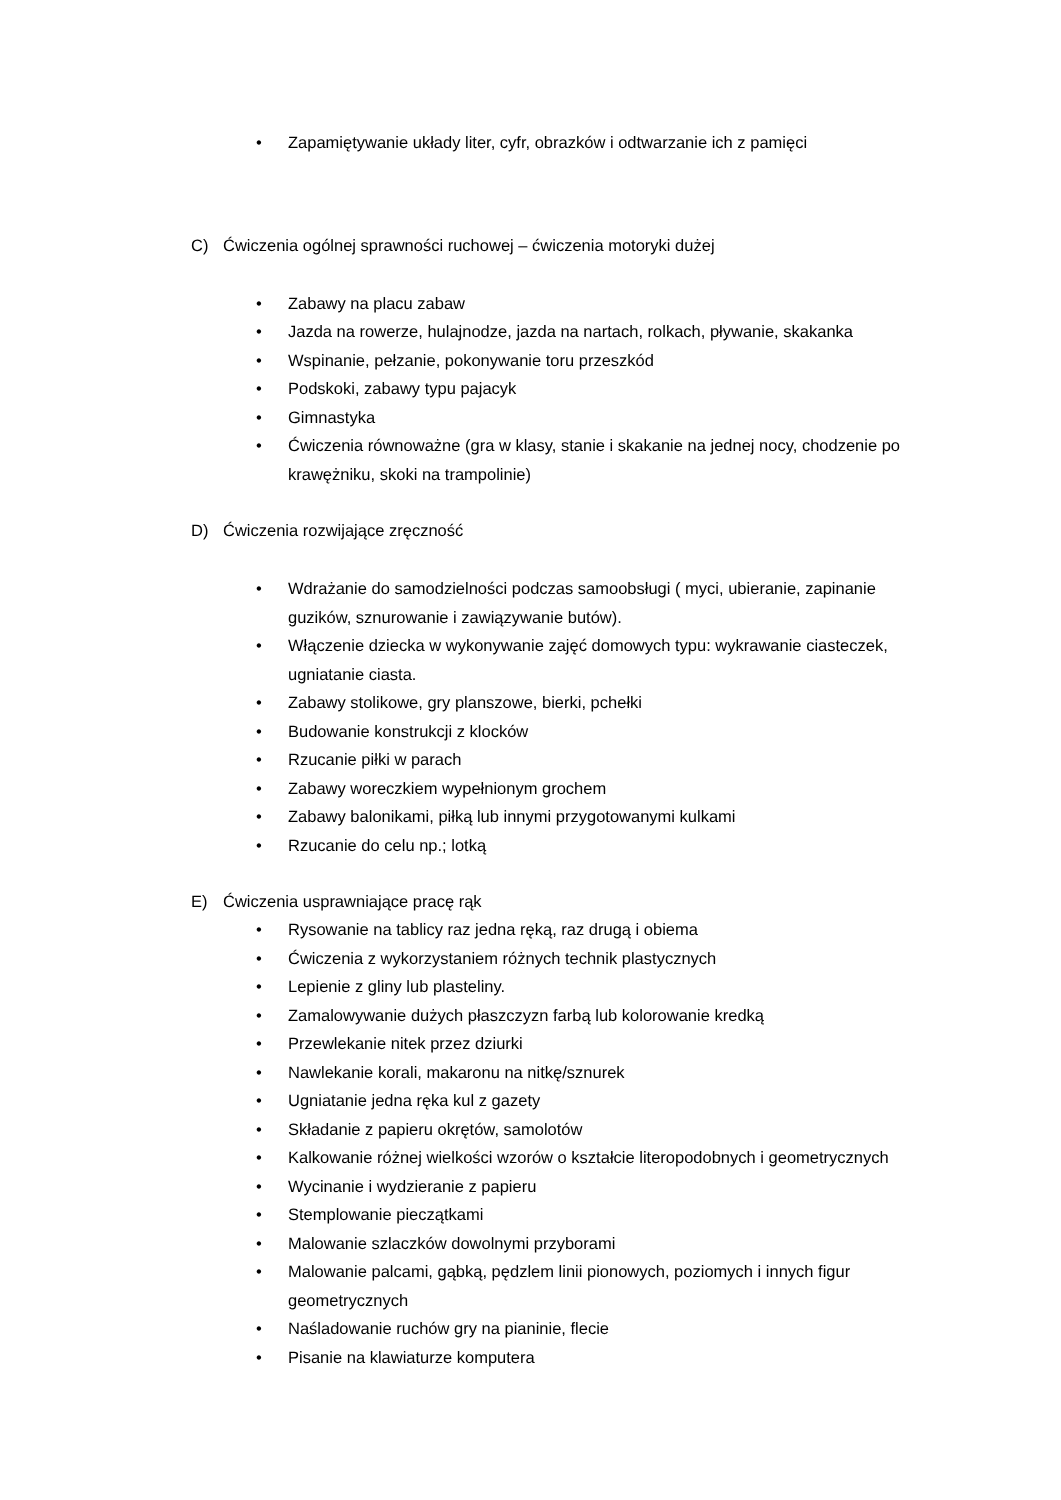• Zapamiętywanie układy liter, cyfr, obrazków i odtwarzanie ich z pamięci
C) Ćwiczenia ogólnej sprawności ruchowej – ćwiczenia motoryki dużej
• Zabawy na placu zabaw
• Jazda na rowerze, hulajnodze, jazda na nartach, rolkach, pływanie, skakanka
• Wspinanie, pełzanie, pokonywanie toru przeszkód
• Podskoki, zabawy typu pajacyk
• Gimnastyka
• Ćwiczenia równoważne (gra w klasy, stanie i skakanie na jednej nocy, chodzenie po krawężniku, skoki na trampolinie)
D) Ćwiczenia rozwijające zręczność
• Wdrażanie do samodzielności podczas samoobsługi ( myci, ubieranie, zapinanie guzików, sznurowanie i zawiązywanie butów).
• Włączenie dziecka w wykonywanie zajęć domowych typu: wykrawanie ciasteczek, ugniatanie ciasta.
• Zabawy stolikowe, gry planszowe, bierki, pchełki
• Budowanie konstrukcji z klocków
• Rzucanie piłki w parach
• Zabawy woreczkiem wypełnionym grochem
• Zabawy balonikami, piłką lub innymi przygotowanymi kulkami
• Rzucanie do celu np.; lotką
E) Ćwiczenia usprawniające pracę rąk
• Rysowanie na tablicy raz jedna ręką, raz drugą i obiema
• Ćwiczenia z wykorzystaniem różnych technik plastycznych
• Lepienie z gliny lub plasteliny.
• Zamalowywanie dużych płaszczyzn farbą lub kolorowanie kredką
• Przewlekanie nitek przez dziurki
• Nawlekanie korali, makaronu na nitkę/sznurek
• Ugniatanie jedna ręka kul z gazety
• Składanie z papieru okrętów, samolotów
• Kalkowanie różnej wielkości wzorów o kształcie literopodobnych i geometrycznych
• Wycinanie i wydzieranie z papieru
• Stemplowanie pieczątkami
• Malowanie szlaczków dowolnymi przyborami
• Malowanie palcami, gąbką, pędzlem linii pionowych, poziomych i innych figur geometrycznych
• Naśladowanie ruchów gry na pianinie, flecie
• Pisanie na klawiaturze komputera